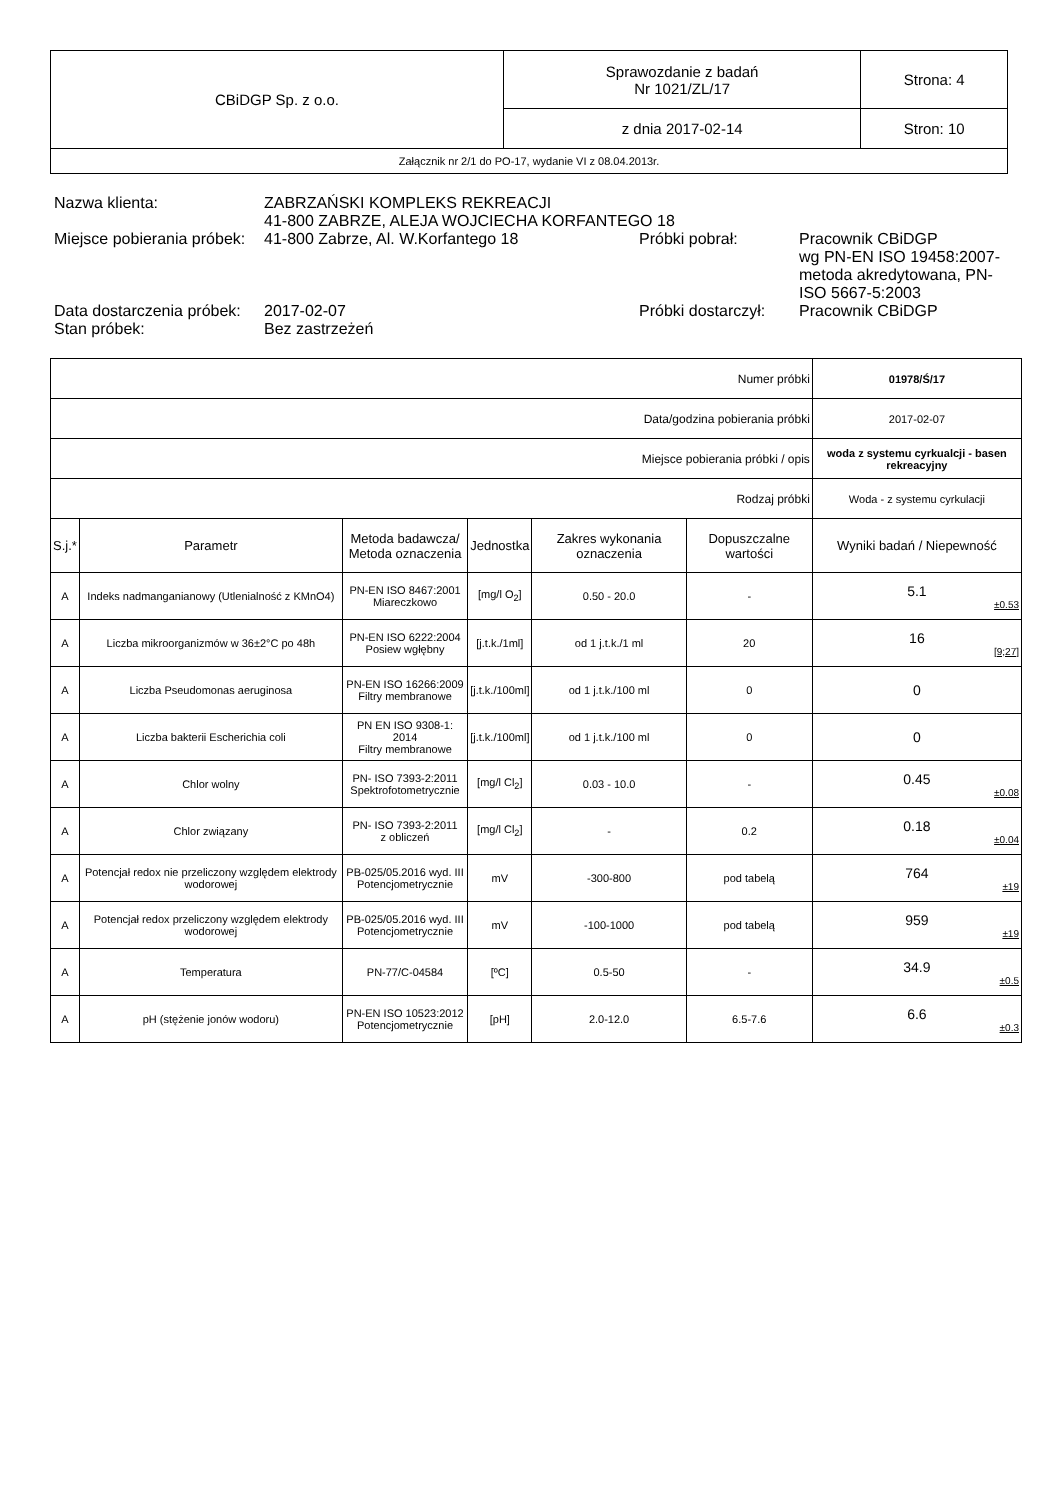| CBiDGP Sp. z o.o. | Sprawozdanie z badań Nr 1021/ZL/17 | Strona: 4 |
| | z dnia 2017-02-14 | Stron: 10 |
| Załącznik nr 2/1 do PO-17, wydanie VI z 08.04.2013r. | | |
| Nazwa klienta: | ZABRZAŃSKI KOMPLEKS REKREACJI 41-800 ZABRZE, ALEJA WOJCIECHA KORFANTEGO 18 | | |
| Miejsce pobierania próbek: | 41-800 Zabrze, Al. W.Korfantego 18 | Próbki pobrał: | Pracownik CBiDGP wg PN-EN ISO 19458:2007-metoda akredytowana, PN-ISO 5667-5:2003 |
| Data dostarczenia próbek: | 2017-02-07 | Próbki dostarczył: | Pracownik CBiDGP |
| Stan próbek: | Bez zastrzeżeń | | |
| Numer próbki | | | | | | 01978/Ś/17 |
| Data/godzina pobierania próbki | | | | | | 2017-02-07 |
| Miejsce pobierania próbki / opis | | | | | | woda z systemu cyrkualcji - basen rekreacyjny |
| Rodzaj próbki | | | | | | Woda - z systemu cyrkulacji |
| S.j.* | Parametr | Metoda badawcza/ Metoda oznaczenia | Jednostka | Zakres wykonania oznaczenia | Dopuszczalne wartości | Wyniki badań / Niepewność |
| A | Indeks nadmanganianowy (Utlenialność z KMnO4) | PN-EN ISO 8467:2001 Miareczkowo | [mg/l O<sub>2</sub>] | 0.50 - 20.0 | - | 5.1 ±0.53 |
| A | Liczba mikroorganizmów w 36±2°C po 48h | PN-EN ISO 6222:2004 Posiew wgłębny | [j.t.k./1ml] | od 1 j.t.k./1 ml | 20 | 16 [9;27] |
| A | Liczba Pseudomonas aeruginosa | PN-EN ISO 16266:2009 Filtry membranowe | [j.t.k./100ml] | od 1 j.t.k./100 ml | 0 | 0 |
| A | Liczba bakterii Escherichia coli | PN EN ISO 9308-1: 2014 Filtry membranowe | [j.t.k./100ml] | od 1 j.t.k./100 ml | 0 | 0 |
| A | Chlor wolny | PN- ISO 7393-2:2011 Spektrofotometrycznie | [mg/l Cl<sub>2</sub>] | 0.03 - 10.0 | - | 0.45 ±0.08 |
| A | Chlor związany | PN- ISO 7393-2:2011 z obliczeń | [mg/l Cl<sub>2</sub>] | - | 0.2 | 0.18 ±0.04 |
| A | Potencjał redox nie przeliczony względem elektrody wodorowej | PB-025/05.2016 wyd. III Potencjometrycznie | mV | -300-800 | pod tabelą | 764 ±19 |
| A | Potencjał redox przeliczony względem elektrody wodorowej | PB-025/05.2016 wyd. III Potencjometrycznie | mV | -100-1000 | pod tabelą | 959 ±19 |
| A | Temperatura | PN-77/C-04584 | [ºC] | 0.5-50 | - | 34.9 ±0.5 |
| A | pH (stężenie jonów wodoru) | PN-EN ISO 10523:2012 Potencjometrycznie | [pH] | 2.0-12.0 | 6.5-7.6 | 6.6 ±0.3 |